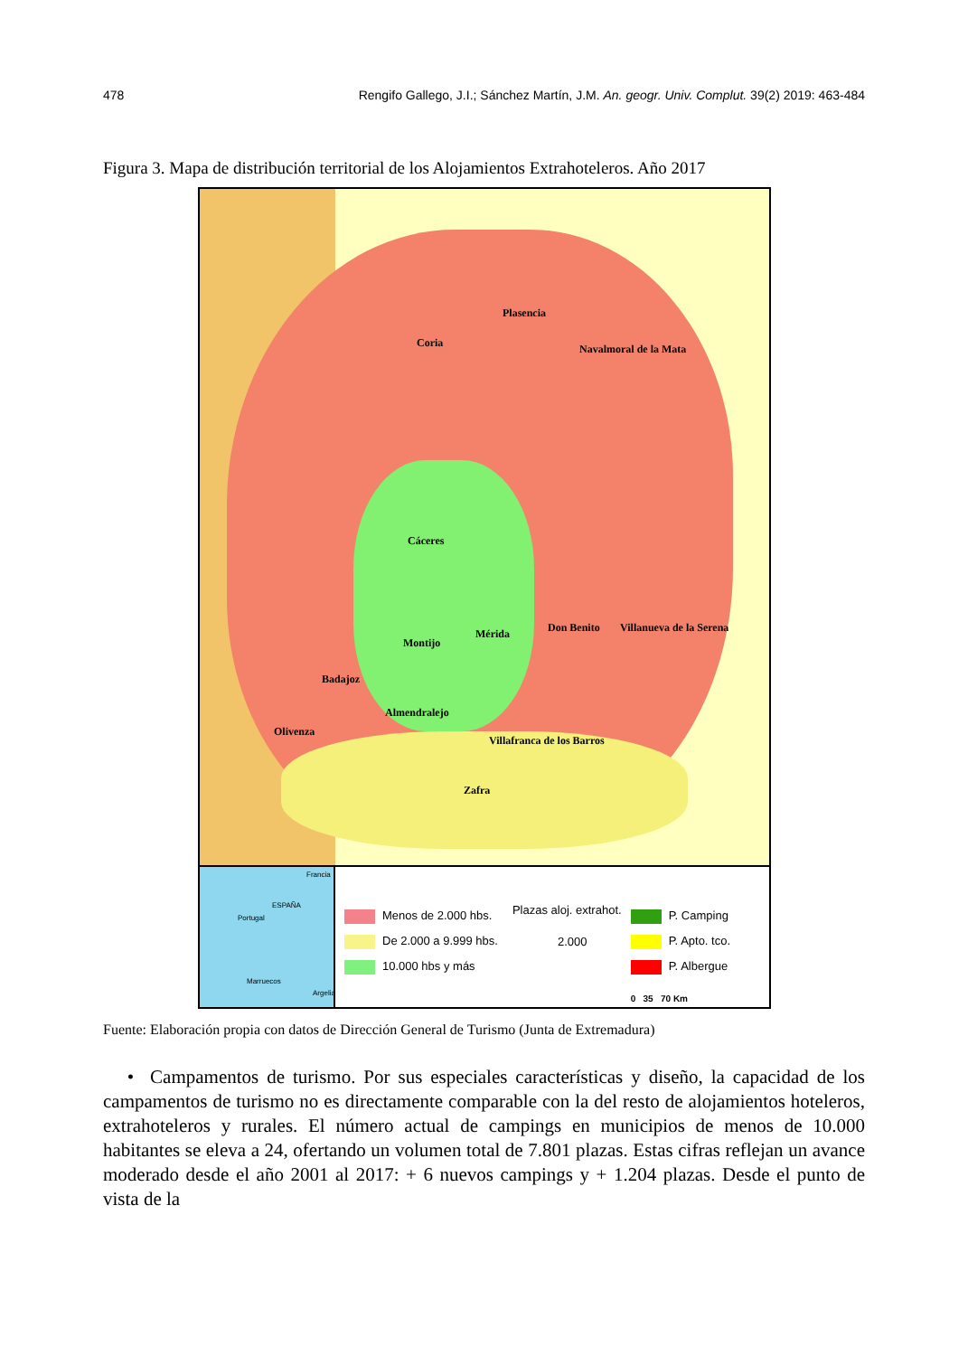478 Rengifo Gallego, J.I.; Sánchez Martín, J.M. An. geogr. Univ. Complut. 39(2) 2019: 463-484
Figura 3. Mapa de distribución territorial de los Alojamientos Extrahoteleros. Año 2017
Plasencia
Coria Navalmoral de la Mata
Cáceres
Don Benito Villanueva de la Serena Mérida
Montijo
Badajoz
Almendralejo
Olivenza
Villafranca de los Barros
Zafra
Francia
ESPAÑA
Portugal
Marruecos
Argelia
Menos de 2.000 hbs.
De 2.000 a 9.999 hbs.
10.000 hbs y más
Plazas aloj. extrahot.
2.000
P. Camping
P. Apto. tco.
P. Albergue
0 35 70 Km
Fuente: Elaboración propia con datos de Dirección General de Turismo (Junta de Extremadura)
• Campamentos de turismo. Por sus especiales características y diseño, la capacidad de los campamentos de turismo no es directamente comparable con la del resto de alojamientos hoteleros, extrahoteleros y rurales. El número actual de campings en municipios de menos de 10.000 habitantes se eleva a 24, ofertando un volumen total de 7.801 plazas. Estas cifras reflejan un avance moderado desde el año 2001 al 2017: + 6 nuevos campings y + 1.204 plazas. Desde el punto de vista de la